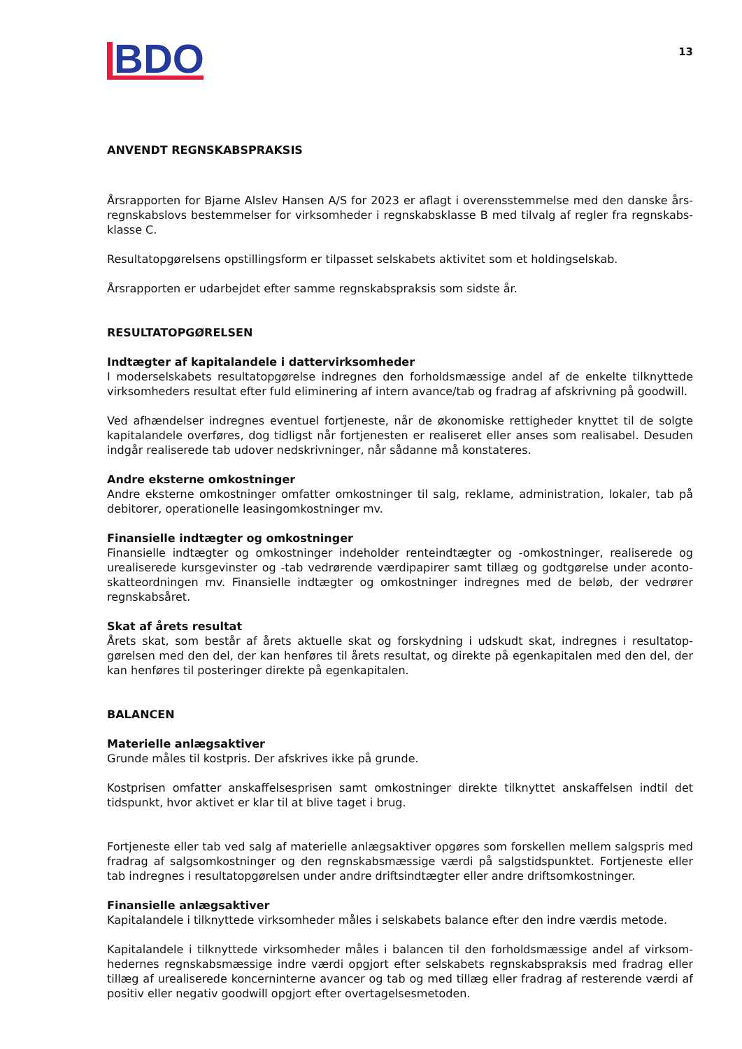BDO
13
ANVENDT REGNSKABSPRAKSIS
Årsrapporten for Bjarne Alslev Hansen A/S for 2023 er aflagt i overensstemmelse med den danske års-regnskabslovs bestemmelser for virksomheder i regnskabsklasse B med tilvalg af regler fra regnskabs-klasse C.
Resultatopgørelsens opstillingsform er tilpasset selskabets aktivitet som et holdingselskab.
Årsrapporten er udarbejdet efter samme regnskabspraksis som sidste år.
RESULTATOPGØRELSEN
Indtægter af kapitalandele i dattervirksomheder
I moderselskabets resultatopgørelse indregnes den forholdsmæssige andel af de enkelte tilknyttede virksomheders resultat efter fuld eliminering af intern avance/tab og fradrag af afskrivning på goodwill.
Ved afhændelser indregnes eventuel fortjeneste, når de økonomiske rettigheder knyttet til de solgte kapitalandele overføres, dog tidligst når fortjenesten er realiseret eller anses som realisabel. Desuden indgår realiserede tab udover nedskrivninger, når sådanne må konstateres.
Andre eksterne omkostninger
Andre eksterne omkostninger omfatter omkostninger til salg, reklame, administration, lokaler, tab på debitorer, operationelle leasingomkostninger mv.
Finansielle indtægter og omkostninger
Finansielle indtægter og omkostninger indeholder renteindtægter og -omkostninger, realiserede og urealiserede kursgevinster og -tab vedrørende værdipapirer samt tillæg og godtgørelse under aconto-skatteordningen mv. Finansielle indtægter og omkostninger indregnes med de beløb, der vedrører regnskabsåret.
Skat af årets resultat
Årets skat, som består af årets aktuelle skat og forskydning i udskudt skat, indregnes i resultatop-gørelsen med den del, der kan henføres til årets resultat, og direkte på egenkapitalen med den del, der kan henføres til posteringer direkte på egenkapitalen.
BALANCEN
Materielle anlægsaktiver
Grunde måles til kostpris. Der afskrives ikke på grunde.
Kostprisen omfatter anskaffelsesprisen samt omkostninger direkte tilknyttet anskaffelsen indtil det tidspunkt, hvor aktivet er klar til at blive taget i brug.
Fortjeneste eller tab ved salg af materielle anlægsaktiver opgøres som forskellen mellem salgspris med fradrag af salgsomkostninger og den regnskabsmæssige værdi på salgstidspunktet. Fortjeneste eller tab indregnes i resultatopgørelsen under andre driftsindtægter eller andre driftsomkostninger.
Finansielle anlægsaktiver
Kapitalandele i tilknyttede virksomheder måles i selskabets balance efter den indre værdis metode.
Kapitalandele i tilknyttede virksomheder måles i balancen til den forholdsmæssige andel af virksom-hedernes regnskabsmæssige indre værdi opgjort efter selskabets regnskabspraksis med fradrag eller tillæg af urealiserede koncerninterne avancer og tab og med tillæg eller fradrag af resterende værdi af positiv eller negativ goodwill opgjort efter overtagelsesmetoden.